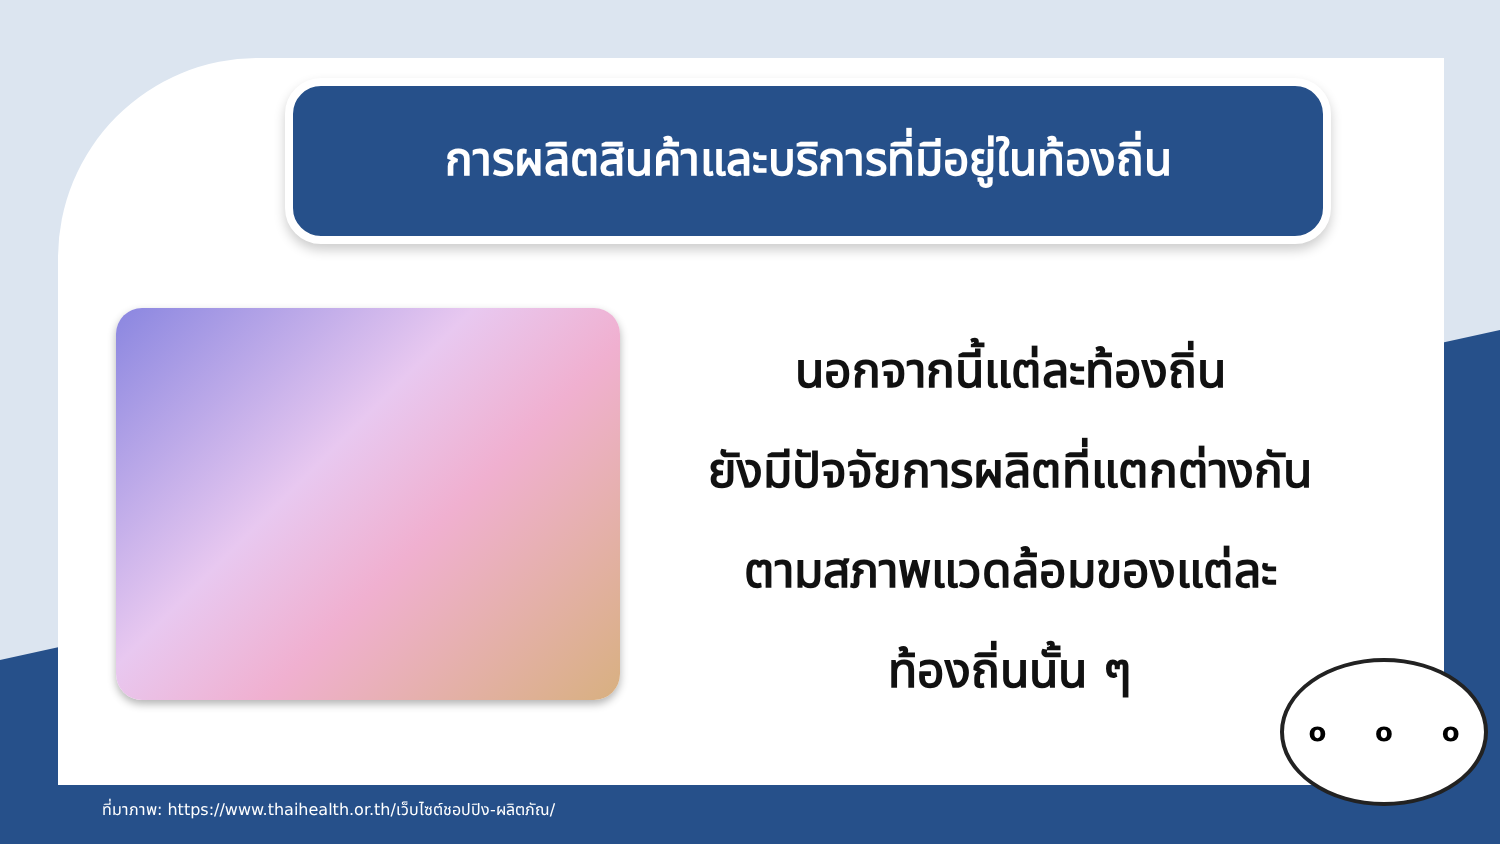การผลิตสินค้าและบริการที่มีอยู่ในท้องถิ่น
นอกจากนี้แต่ละท้องถิ่น
ยังมีปัจจัยการผลิตที่แตกต่างกัน
ตามสภาพแวดล้อมของแต่ละ
ท้องถิ่นนั้น ๆ
o o o
ที่มาภาพ: https://www.thaihealth.or.th/เว็บไซต์ชอปปิง-ผลิตภัณ/